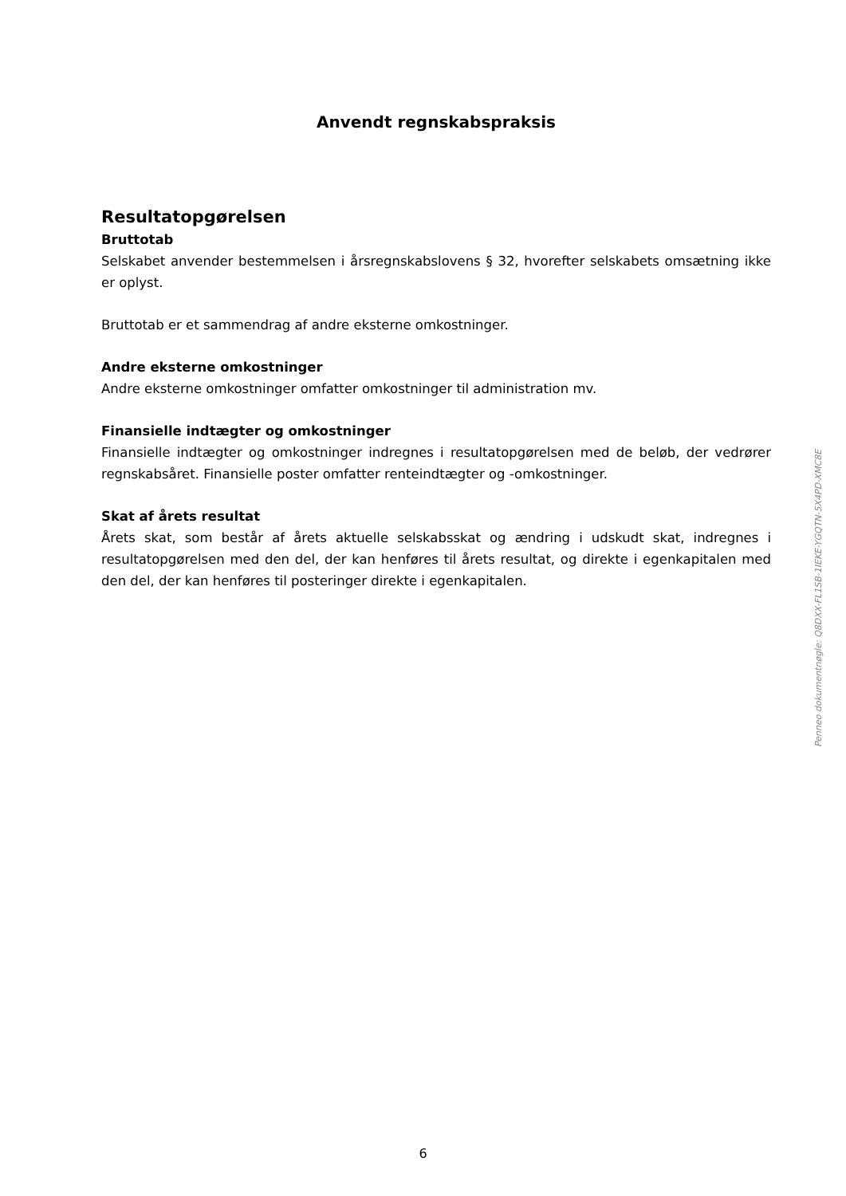Anvendt regnskabspraksis
Resultatopgørelsen
Bruttotab
Selskabet anvender bestemmelsen i årsregnskabslovens § 32, hvorefter selskabets omsætning ikke er oplyst.
Bruttotab er et sammendrag af andre eksterne omkostninger.
Andre eksterne omkostninger
Andre eksterne omkostninger omfatter omkostninger til administration mv.
Finansielle indtægter og omkostninger
Finansielle indtægter og omkostninger indregnes i resultatopgørelsen med de beløb, der vedrører regnskabsåret. Finansielle poster omfatter renteindtægter og -omkostninger.
Skat af årets resultat
Årets skat, som består af årets aktuelle selskabsskat og ændring i udskudt skat, indregnes i resultatopgørelsen med den del, der kan henføres til årets resultat, og direkte i egenkapitalen med den del, der kan henføres til posteringer direkte i egenkapitalen.
Penneo dokumentnøgle: Q8DXX-FL1SB-1IEKE-YGQTN-5X4PD-XMC8E
6